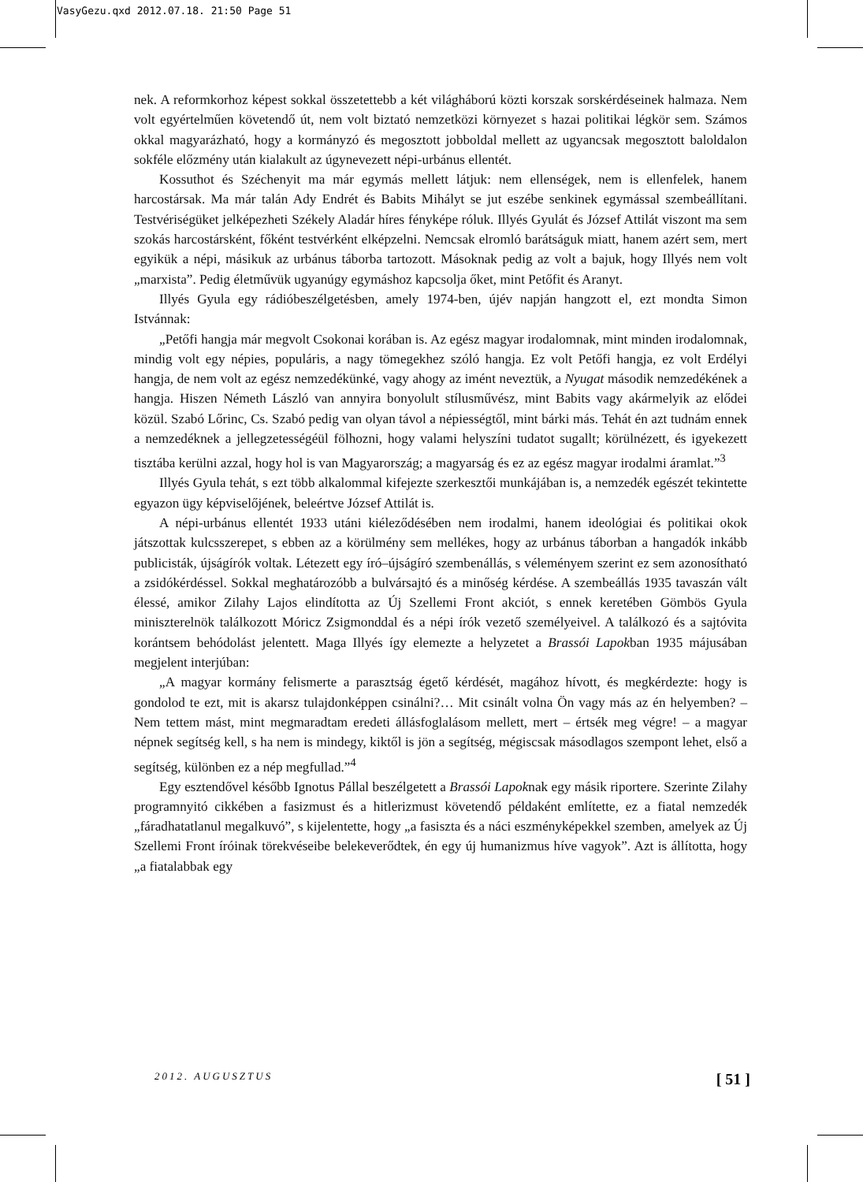VasyGezu.qxd 2012.07.18. 21:50 Page 51
nek. A reformkorhoz képest sokkal összetettebb a két világháború közti korszak sorskérdéseinek halmaza. Nem volt egyértelműen követendő út, nem volt biztató nemzetközi környezet s hazai politikai légkör sem. Számos okkal magyarázható, hogy a kormányzó és megosztott jobboldal mellett az ugyancsak megosztott baloldalon sokféle előzmény után kialakult az úgynevezett népi-urbánus ellentét.
Kossuthot és Széchenyit ma már egymás mellett látjuk: nem ellenségek, nem is ellenfelek, hanem harcostársak. Ma már talán Ady Endrét és Babits Mihályt se jut eszébe senkinek egymással szembeállítani. Testvériségüket jelképezheti Székely Aladár híres fényképe róluk. Illyés Gyulát és József Attilát viszont ma sem szokás harcostársként, főként testvérként elképzelni. Nemcsak elromló barátságuk miatt, hanem azért sem, mert egyikük a népi, másikuk az urbánus táborba tartozott. Másoknak pedig az volt a bajuk, hogy Illyés nem volt „marxista”. Pedig életművük ugyanúgy egymáshoz kapcsolja őket, mint Petőfit és Aranyt.
Illyés Gyula egy rádióbeszélgetésben, amely 1974-ben, újév napján hangzott el, ezt mondta Simon Istvánnak:
„Petőfi hangja már megvolt Csokonai korában is. Az egész magyar irodalomnak, mint minden irodalomnak, mindig volt egy népies, populáris, a nagy tömegekhez szóló hangja. Ez volt Petőfi hangja, ez volt Erdélyi hangja, de nem volt az egész nemzedékünké, vagy ahogy az imént neveztük, a Nyugat második nemzedékének a hangja. Hiszen Németh László van annyira bonyolult stílusművész, mint Babits vagy akármelyik az elődei közül. Szabó Lőrinc, Cs. Szabó pedig van olyan távol a népiességtől, mint bárki más. Tehát én azt tudnám ennek a nemzedéknek a jellegzetességéül fölhozni, hogy valami helyszíni tudatot sugallt; körülnézett, és igyekezett tisztába kerülni azzal, hogy hol is van Magyarország; a magyarság és ez az egész magyar irodalmi áramlat.”<sup>3</sup>
Illyés Gyula tehát, s ezt több alkalommal kifejezte szerkesztői munkájában is, a nemzedék egészét tekintette egyazon ügy képviselőjének, beleértve József Attilát is.
A népi-urbánus ellentét 1933 utáni kiéleződésében nem irodalmi, hanem ideológiai és politikai okok játszottak kulcsszerepet, s ebben az a körülmény sem mellékes, hogy az urbánus táborban a hangadók inkább publicisták, újságírók voltak. Létezett egy író–újságíró szembenállás, s véleményem szerint ez sem azonosítható a zsidókérdéssel. Sokkal meghatározóbb a bulvársajtó és a minőség kérdése. A szembeállás 1935 tavaszán vált élessé, amikor Zilahy Lajos elindította az Új Szellemi Front akciót, s ennek keretében Gömbös Gyula miniszterelnök találkozott Móricz Zsigmonddal és a népi írók vezető személyeivel. A találkozó és a sajtóvita korántsem behódolást jelentett. Maga Illyés így elemezte a helyzetet a Brassói Lapokban 1935 májusában megjelent interjúban:
„A magyar kormány felismerte a parasztság égető kérdését, magához hívott, és megkérdezte: hogy is gondolod te ezt, mit is akarsz tulajdonképpen csinálni?… Mit csinált volna Ön vagy más az én helyemben? – Nem tettem mást, mint megmaradtam eredeti állásfoglalásom mellett, mert – értsék meg végre! – a magyar népnek segítség kell, s ha nem is mindegy, kiktől is jön a segítség, mégiscsak másodlagos szempont lehet, első a segítség, különben ez a nép megfullad.”<sup>4</sup>
Egy esztendővel később Ignotus Pállal beszélgetett a Brassói Lapoknak egy másik riportere. Szerinte Zilahy programnyitó cikkében a fasizmust és a hitlerizmust követendő példaként említette, ez a fiatal nemzedék „fáradhatatlanul megalkuvó”, s kijelentette, hogy „a fasiszta és a náci eszményképekkel szemben, amelyek az Új Szellemi Front íróinak törekvéseibe belekeverődtek, én egy új humanizmus híve vagyok”. Azt is állította, hogy „a fiatalabbak egy
2012. AUGUSZTUS [ 51 ]